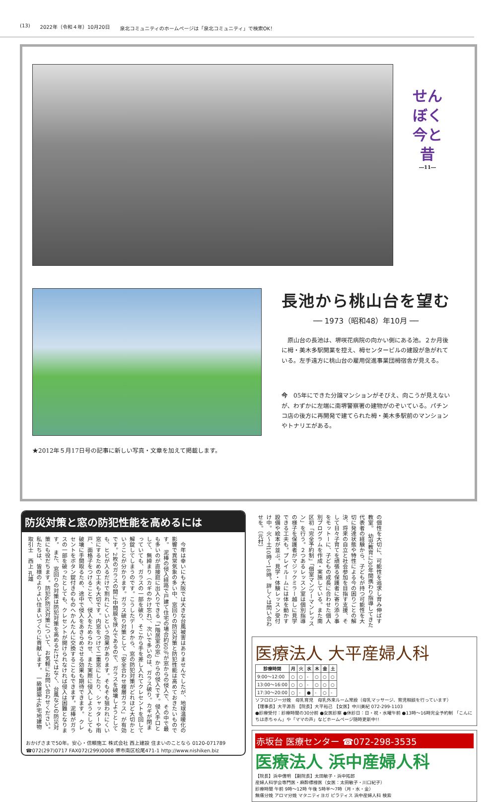(13) 2022年（令和４年）10月20日 泉北コミュニティのホームページは「泉北コミュニティ」で検索OK！
せんぼく 今と昔
―11―
長池から桃山台を望む
── 1973（昭和48）年10月 ──
　原山台の長池は、堺咲花病院の向かい側にある池。２か月後に栂・美木多駅開業を控え、栂センタービルの建設が急がれている。左手遠方に桃山台の雇用促進事業団栂宿舎が見える。
今　05年にできた分譲マンションがそびえ、向こうが見えないが、わずかに左端に南堺警察署の建物がのぞいている。パチンコ店の後方に再開発で建てられた栂・美木多駅前のマンションやトナリエがある。
★2012年５月17日号の記事に新しい写真・文章を加えて掲載します。
防災対策と窓の防犯性能を高めるには
　今年は幸いにも大阪では大きな台風被害はありませんでしたが、地球温暖化の影響で異常気象の多い中、窓回りの防災対策と防犯性能は高めておきたいものです。　泥棒の侵入経路で戸建て住宅の場合約60％が窓からの侵入で、その中で最も多いのが直接庭に出入りできる「1階居室の窓」からの侵入です。侵入手口として、無締まり（カギのかけ忘れ）、次いで多いのは、ガラス破り。カギが閉まっていても、ガラスの一部を破り、そこから手を差し入れてクレセントを回して解錠してしまうのです。こうしたデータから、窓の防犯対策がどれほど大切かということが分かります。ガラス破り対策として「安全合わせ複層ガラス」が有効です。2枚のガラスの間に中間膜を挟んであるので、ガラスを破壊しようとしても、ヒビが入るだけで割れにくいという効果があります。そもそも狙われにくい窓にするための工夫も大切です。内窓をつけて二重窓にしたり、シャッターや雨戸、面格子をつけることで、侵入をためらわせ、また実際に侵入しようとしても破壊に手間取るため、途中で侵入をあきらめさせる効果も期待できます。　クレセントをボタン錠付きのものへかんたんに交換することもできます。泥棒がガラスの一部を破ったとしても、クレセントが開けられなければ侵入は困難となります。　また、窓回りの対策は防犯対策を高めるだけではなく、台風などの防災対策にも役だちます。防犯&防災対策について、お気軽にお問い合わせください。　私たちは、皆様のよりよい住まいづくりに貢献します。　一級建築士&宅地建物取引士　西上 孔雄
おかげさまで50年。安心・信頼施工 株式会社 西上建設 住まいのことなら 0120-071789 ☎072(297)0717 FAX072(299)0008 堺市南区桧尾471-1 http://www.nishiken.biz
の個性を大切に、可能性を追求し育み伸ばす教室。　幼児教育に30年間携わり指導してきた代表者の経験から、子どもが持つ可能性を大切に発達状態や特性による今の困りごとの解決、将来の自立と社会参加を目指す支援、そして日々子育てを頑張る保護者に寄り添う事をモットーに、子どもの成長に合わせた個人別プログラムを作成・実施している。また南区初「完全予約制」「個室マンツーマンレッスン」を行う。２つあるレッスン室は個別指導の様子を保護者がマジックミラー越しに見学できる工夫も。プレイルームには体を動かす設備や絵本が並ぶ。見学・体験レッスン受付け中。火～土10時～18時。詳しくは問い合わせを。〔元村〕
医療法人 大平産婦人科
| 診療時間 | 月 | 火 | 水 | 木 | 金 | 土 |
| --- | --- | --- | --- | --- | --- | --- |
| 9:00～12:00 | ○ | ○ | - | ○ | ○ | ○ |
| 13:00～16:00 | ○ | ○ | - | ○ | ○ | ○ |
| 17:30～20:00 | ○ | - | ● | - | ○ | - |
ソフロロジー分娩　母乳育児　母乳外来ルーム常設（母乳マッサージ、育児相談を行っています）
【理事長】大平源吾 【院長】大平裕己 【女医】中川美紀 072-299-1103
●診療受付：診療時間の30分前 ●女医診察 ●休診日：日・祝・水曜午前 ●13時～16時完全予約制 「こんにちは赤ちゃん」や「ママの声」などホームページ随時更新中!!
赤坂台 医療センター ☎072-298-3535
医療法人 浜中産婦人科
【院長】浜中信明 【副院長】太田敏子・浜中拓郎
産婦人科学会専門医・麻酔標榜医（女医：太田敏子・川口紀子）
診療時間 午前 9時～12時 午後 5時半～7時（月・水・金）
無痛分娩 アロマ分娩 マタニティヨガ ピラティス 浜中産婦人科 検索